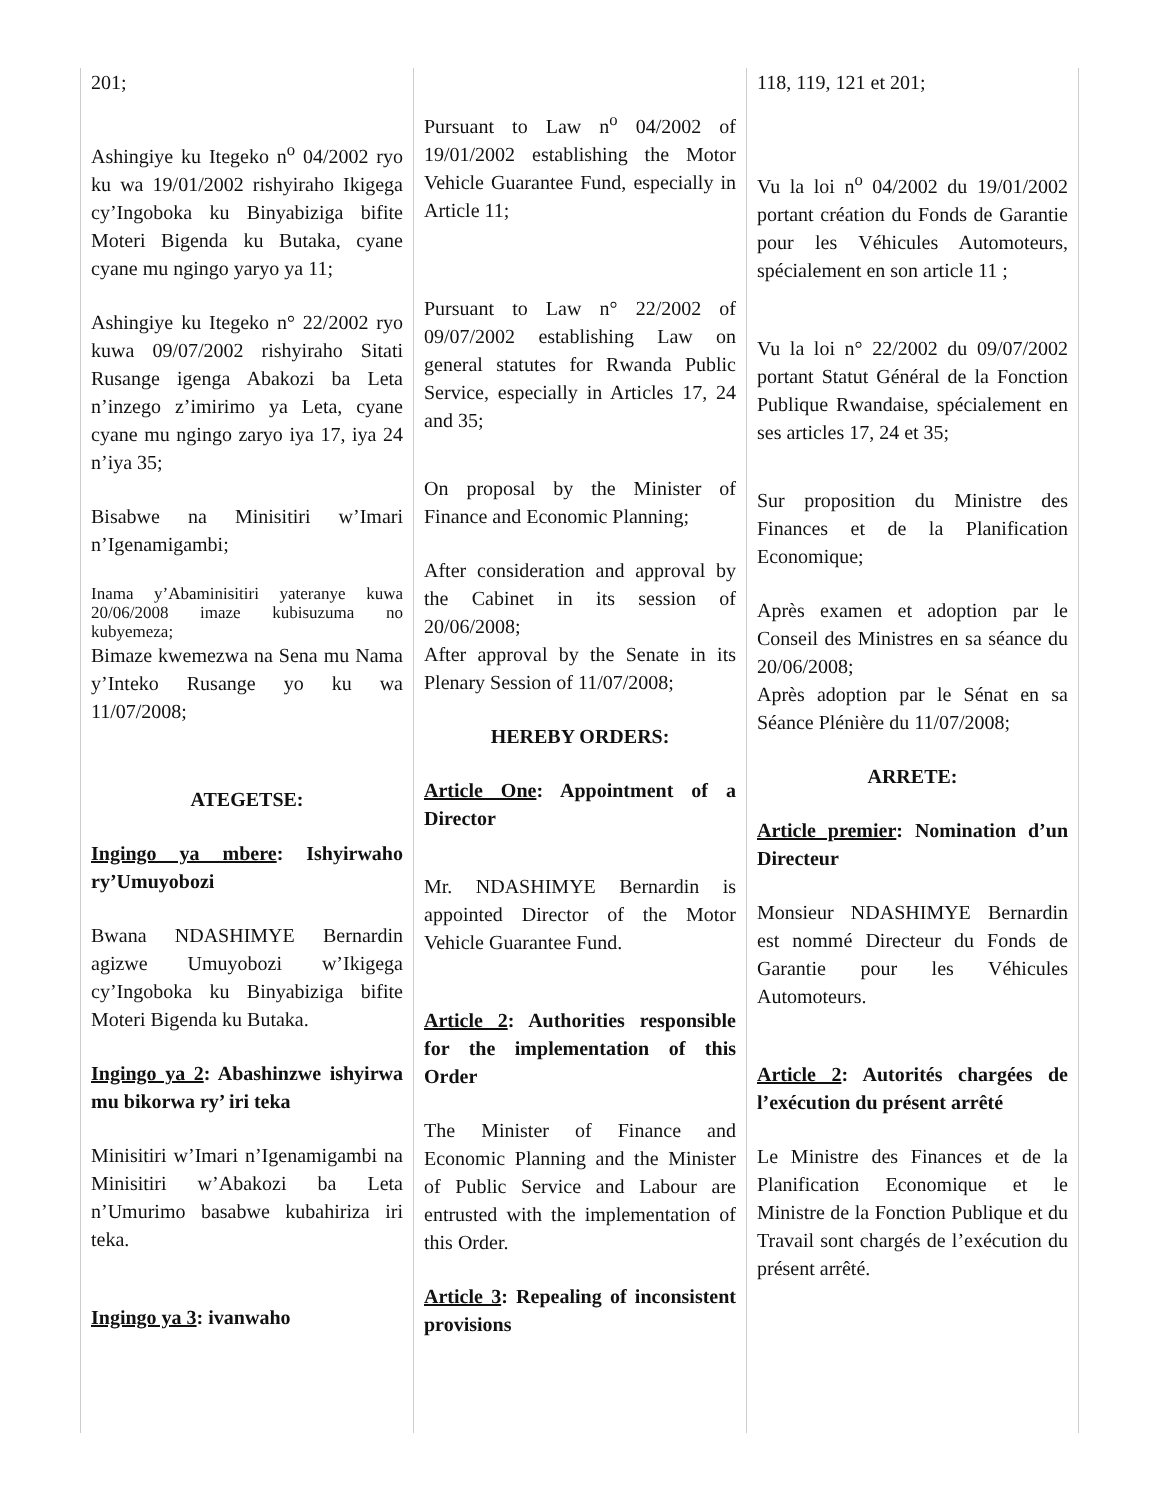201;
Ashingiye ku Itegeko n<sup>o</sup> 04/2002 ryo ku wa 19/01/2002 rishyiraho Ikigega cy’Ingoboka ku Binyabiziga bifite Moteri Bigenda ku Butaka, cyane cyane mu ngingo yaryo ya 11;
Ashingiye ku Itegeko n° 22/2002 ryo kuwa 09/07/2002 rishyiraho Sitati Rusange igenga Abakozi ba Leta n’inzego z’imirimo ya Leta, cyane cyane mu ngingo zaryo iya 17, iya 24 n’iya 35;
Bisabwe na Minisitiri w’Imari n’Igenamigambi;
Inama y’Abaminisitiri yateranye kuwa 20/06/2008 imaze kubisuzuma no kubyemeza;
Bimaze kwemezwa na Sena mu Nama y’Inteko Rusange yo ku wa 11/07/2008;
ATEGETSE:
Ingingo ya mbere: Ishyirwaho ry’Umuyobozi
Bwana NDASHIMYE Bernardin agizwe Umuyobozi w’Ikigega cy’Ingoboka ku Binyabiziga bifite Moteri Bigenda ku Butaka.
Ingingo ya 2: Abashinzwe ishyirwa mu bikorwa ry’ iri teka
Minisitiri w’Imari n’Igenamigambi na Minisitiri w’Abakozi ba Leta n’Umurimo basabwe kubahiriza iri teka.
Ingingo ya 3: ivanwaho
Pursuant to Law n<sup>o</sup> 04/2002 of 19/01/2002 establishing the Motor Vehicle Guarantee Fund, especially in Article 11;
Pursuant to Law n° 22/2002 of 09/07/2002 establishing Law on general statutes for Rwanda Public Service, especially in Articles 17, 24 and 35;
On proposal by the Minister of Finance and Economic Planning;
After consideration and approval by the Cabinet in its session of 20/06/2008;
After approval by the Senate in its Plenary Session of 11/07/2008;
HEREBY ORDERS:
Article One: Appointment of a Director
Mr. NDASHIMYE Bernardin is appointed Director of the Motor Vehicle Guarantee Fund.
Article 2: Authorities responsible for the implementation of this Order
The Minister of Finance and Economic Planning and the Minister of Public Service and Labour are entrusted with the implementation of this Order.
Article 3: Repealing of inconsistent provisions
118, 119, 121 et 201;
Vu la loi n<sup>o</sup> 04/2002 du 19/01/2002 portant création du Fonds de Garantie pour les Véhicules Automoteurs, spécialement en son article 11 ;
Vu la loi n° 22/2002 du 09/07/2002 portant Statut Général de la Fonction Publique Rwandaise, spécialement en ses articles 17, 24 et 35;
Sur proposition du Ministre des Finances et de la Planification Economique;
Après examen et adoption par le Conseil des Ministres en sa séance du 20/06/2008;
Après adoption par le Sénat en sa Séance Plénière du 11/07/2008;
ARRETE:
Article premier: Nomination d’un Directeur
Monsieur NDASHIMYE Bernardin est nommé Directeur du Fonds de Garantie pour les Véhicules Automoteurs.
Article 2: Autorités chargées de l’exécution du présent arrêté
Le Ministre des Finances et de la Planification Economique et le Ministre de la Fonction Publique et du Travail sont chargés de l’exécution du présent arrêté.